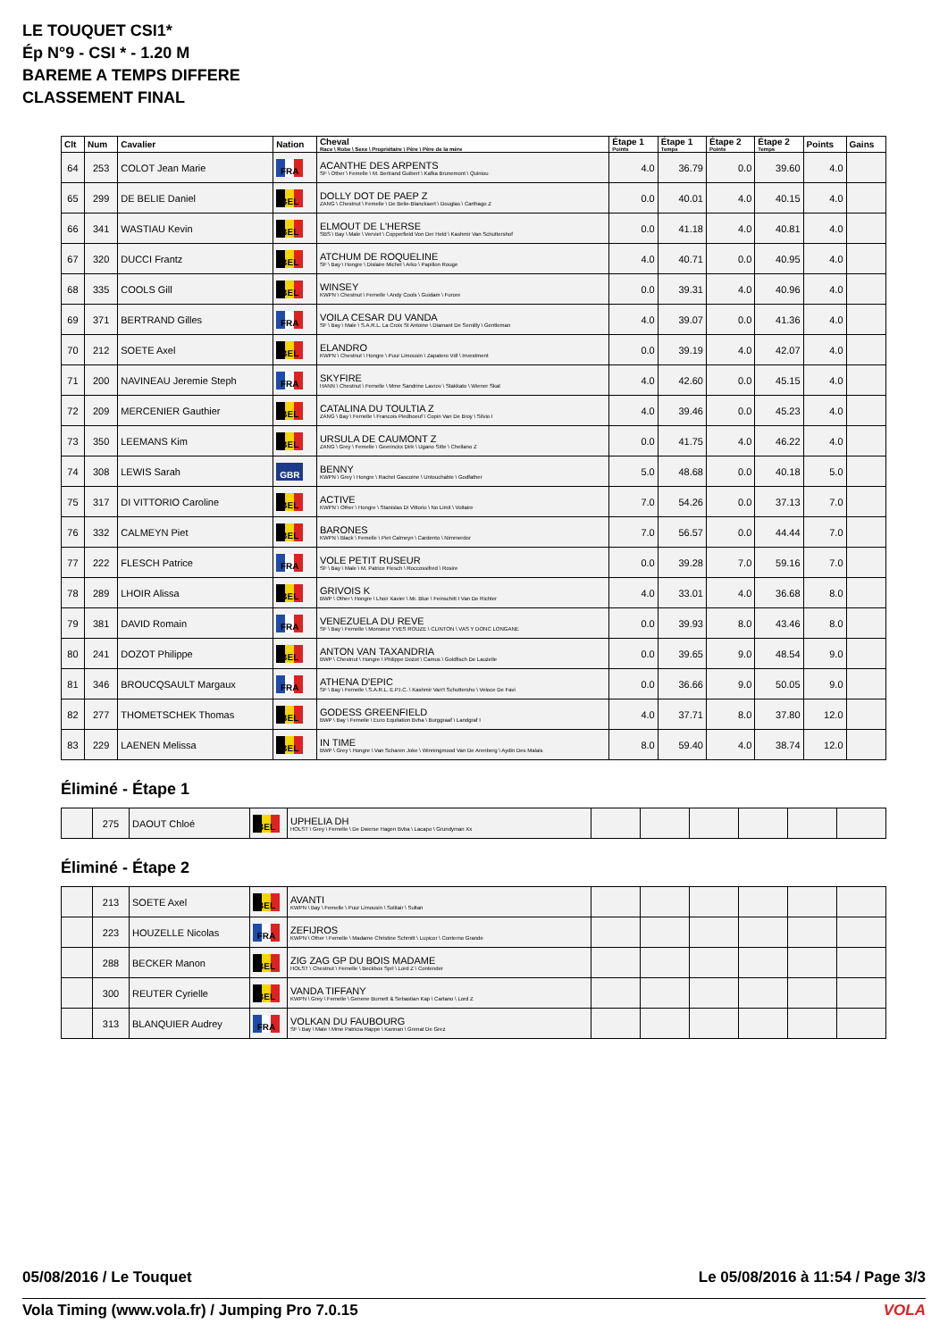LE TOUQUET CSI1*
Ép N°9 - CSI * - 1.20 M
BAREME A TEMPS DIFFERE
CLASSEMENT FINAL
| Clt | Num | Cavalier | Nation | Cheval Race \ Robe \ Sexe \ Propriétaire \ Père \ Père de la mère | Étape 1 Points | Étape 1 Temps | Étape 2 Points | Étape 2 Temps | Points | Gains |
| --- | --- | --- | --- | --- | --- | --- | --- | --- | --- | --- |
| 64 | 253 | COLOT Jean Marie | FRA | ACANTHE DES ARPENTS SF \ Other \ Femelle \ M. Bertrand Guibert \ Kafka Brunemont \ Quiniou | 4.0 | 36.79 | 0.0 | 39.60 | 4.0 | |
| 65 | 299 | DE BELIE Daniel | BEL | DOLLY DOT DE PAEP Z ZANG \ Chestnut \ Femelle \ De Belie-Blanckaert \ Douglas \ Carthago Z | 0.0 | 40.01 | 4.0 | 40.15 | 4.0 | |
| 66 | 341 | WASTIAU Kevin | BEL | ELMOUT DE L'HERSE SBS \ Bay \ Male \ Verviet \ Copperfield Von Der Held \ Kashmir Van Schuttershof | 0.0 | 41.18 | 4.0 | 40.81 | 4.0 | |
| 67 | 320 | DUCCI Frantz | BEL | ATCHUM DE ROQUELINE SF \ Bay \ Hongre \ Dislaire Michel \ Arko \ Papillon Rouge | 4.0 | 40.71 | 0.0 | 40.95 | 4.0 | |
| 68 | 335 | COOLS Gill | BEL | WINSEY KWPN \ Chestnut \ Femelle \ Andy Cools \ Guidam \ Furore | 0.0 | 39.31 | 4.0 | 40.96 | 4.0 | |
| 69 | 371 | BERTRAND Gilles | FRA | VOILA CESAR DU VANDA SF \ Bay \ Male \ S.A.R.L. La Croix St Antoine \ Diamant De Semilly \ Gentleman | 4.0 | 39.07 | 0.0 | 41.36 | 4.0 | |
| 70 | 212 | SOETE Axel | BEL | ELANDRO KWPN \ Chestnut \ Hongre \ Puur Limousin \ Zapatero Vdl \ Investment | 0.0 | 39.19 | 4.0 | 42.07 | 4.0 | |
| 71 | 200 | NAVINEAU Jeremie Steph | FRA | SKYFIRE HANN \ Chestnut \ Femelle \ Mme Sandrine Lavrov \ Stakkato \ Wiener Skat | 4.0 | 42.60 | 0.0 | 45.15 | 4.0 | |
| 72 | 209 | MERCENIER Gauthier | BEL | CATALINA DU TOULTIA Z ZANG \ Bay \ Femelle \ Francois Piedboeuf \ Copin Van De Broy \ Silvio I | 4.0 | 39.46 | 0.0 | 45.23 | 4.0 | |
| 73 | 350 | LEEMANS Kim | BEL | URSULA DE CAUMONT Z ZANG \ Grey \ Femelle \ Geerinckx Dirk \ Ugano Sitte \ Chellano Z | 0.0 | 41.75 | 4.0 | 46.22 | 4.0 | |
| 74 | 308 | LEWIS Sarah | GBR | BENNY KWPN \ Grey \ Hongre \ Rachel Gascoine \ Untouchable \ Godfather | 5.0 | 48.68 | 0.0 | 40.18 | 5.0 | |
| 75 | 317 | DI VITTORIO Caroline | BEL | ACTIVE KWPN \ Other \ Hongre \ Stanislas Di Vittorio \ No Limit \ Voltaire | 7.0 | 54.26 | 0.0 | 37.13 | 7.0 | |
| 76 | 332 | CALMEYN Piet | BEL | BARONES KWPN \ Black \ Femelle \ Piet Calmeyn \ Cardento \ Nimmerdor | 7.0 | 56.57 | 0.0 | 44.44 | 7.0 | |
| 77 | 222 | FLESCH Patrice | FRA | VOLE PETIT RUSEUR SF \ Bay \ Male \ M. Patrice Flesch \ Roccossifred \ Rosire | 0.0 | 39.28 | 7.0 | 59.16 | 7.0 | |
| 78 | 289 | LHOIR Alissa | BEL | GRIVOIS K BWP \ Other \ Hongre \ Lhoir Xavier \ Mr. Blue \ Feinschitt I Van De Richter | 4.0 | 33.01 | 4.0 | 36.68 | 8.0 | |
| 79 | 381 | DAVID Romain | FRA | VENEZUELA DU REVE SF \ Bay \ Femelle \ Monsieur YVES ROUZE \ CLINTON \ VAS Y DONC LONGANE | 0.0 | 39.93 | 8.0 | 43.46 | 8.0 | |
| 80 | 241 | DOZOT Philippe | BEL | ANTON VAN TAXANDRIA BWP \ Chestnut \ Hongre \ Philippe Dozot \ Camus \ Goldfisch De Lauzelle | 0.0 | 39.65 | 9.0 | 48.54 | 9.0 | |
| 81 | 346 | BROUCQSAULT Margaux | FRA | ATHENA D'EPIC SF \ Bay \ Femelle \ S.A.R.L. E.P.I.C. \ Kashmir Van't Schuttersho \ Veloce De Favi | 0.0 | 36.66 | 9.0 | 50.05 | 9.0 | |
| 82 | 277 | THOMETSCHEK Thomas | BEL | GODESS GREENFIELD BWP \ Bay \ Femelle \ Euro Equitation Bvba \ Burggraaf \ Landgraf I | 4.0 | 37.71 | 8.0 | 37.80 | 12.0 | |
| 83 | 229 | LAENEN Melissa | BEL | IN TIME BWP \ Grey \ Hongre \ Van Scharen Joke \ Winningmood Van De Arenberg \ Aydin Des Malais | 8.0 | 59.40 | 4.0 | 38.74 | 12.0 | |
Éliminé - Étape 1
| | 275 | DAOUT Chloé | BEL | UPHELIA DH HOLST \ Grey \ Femelle \ De Dwerse Hagen Bvba \ Lacapo \ Grundyman Xx | | | | | | |
Éliminé - Étape 2
| | 213 | SOETE Axel | BEL | AVANTI KWPN \ Bay \ Femelle \ Puur Limousin \ Solitair \ Sultan | | | | | | |
| | 223 | HOUZELLE Nicolas | FRA | ZEFIJROS KWPN \ Other \ Femelle \ Madame Christine Schmitt \ Lupicor \ Conterno Grande | | | | | | |
| | 288 | BECKER Manon | BEL | ZIG ZAG GP DU BOIS MADAME HOLST \ Chestnut \ Femelle \ Beckbox Sprl \ Lord Z \ Contender | | | | | | |
| | 300 | REUTER Cyrielle | BEL | VANDA TIFFANY KWPN \ Grey \ Femelle \ Genene Burnett & Sebastian Kap \ Cartano \ Lord Z | | | | | | |
| | 313 | BLANQUIER Audrey | FRA | VOLKAN DU FAUBOURG SF \ Bay \ Male \ Mme Patricia Rappe \ Kannan \ Grenat De Grez | | | | | | |
05/08/2016 / Le Touquet Le 05/08/2016 à 11:54 / Page 3/3
Vola Timing (www.vola.fr) / Jumping Pro 7.0.15 VOLA